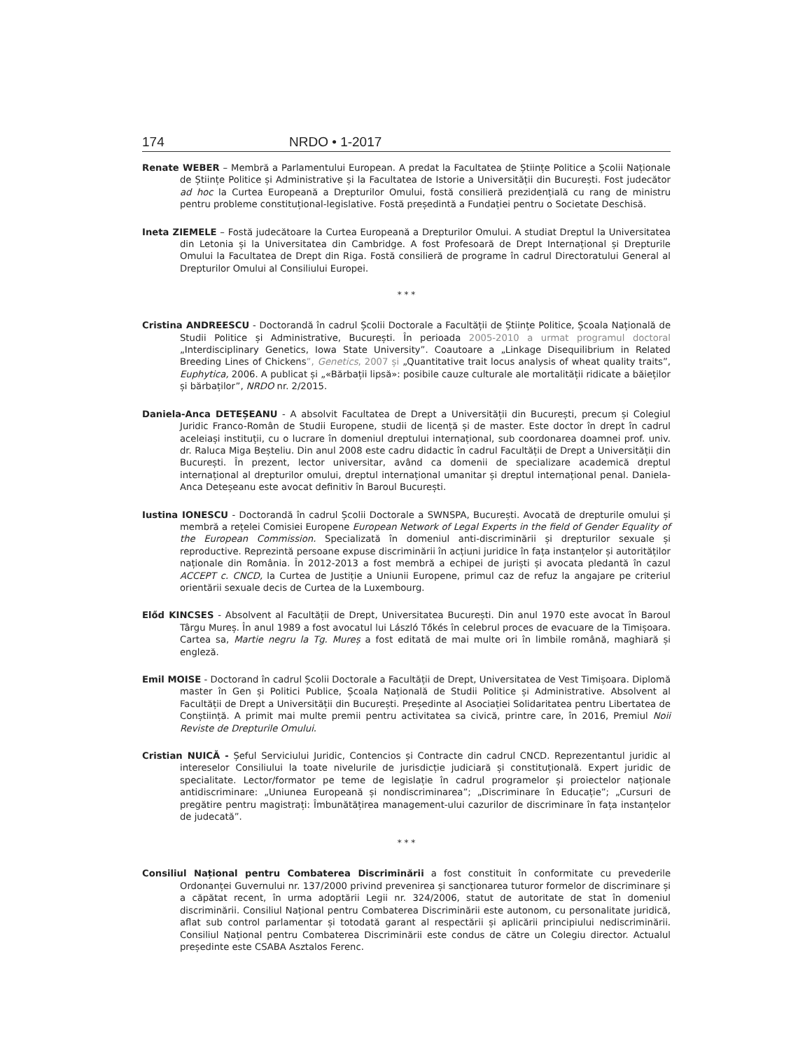174 NRDO • 1-2017
Renate WEBER – Membră a Parlamentului European. A predat la Facultatea de Științe Politice a Școlii Naționale de Științe Politice și Administrative și la Facultatea de Istorie a Universității din București. Fost judecător ad hoc la Curtea Europeană a Drepturilor Omului, fostă consilieră prezidențială cu rang de ministru pentru probleme constituțional-legislative. Fostă președintă a Fundației pentru o Societate Deschisă.
Ineta ZIEMELE – Fostă judecătoare la Curtea Europeană a Drepturilor Omului. A studiat Dreptul la Universitatea din Letonia și la Universitatea din Cambridge. A fost Profesoară de Drept Internațional și Drepturile Omului la Facultatea de Drept din Riga. Fostă consilieră de programe în cadrul Directoratului General al Drepturilor Omului al Consiliului Europei.
* * *
Cristina ANDREESCU - Doctorandă în cadrul Școlii Doctorale a Facultății de Științe Politice, Școala Națională de Studii Politice și Administrative, București. În perioada 2005-2010 a urmat programul doctoral „Interdisciplinary Genetics, Iowa State University”. Coautoare a „Linkage Disequilibrium in Related Breeding Lines of Chickens”, Genetics, 2007 și „Quantitative trait locus analysis of wheat quality traits”, Euphytica, 2006. A publicat și „«Bărbații lipsă»: posibile cauze culturale ale mortalității ridicate a băieților și bărbaților”, NRDO nr. 2/2015.
Daniela-Anca DETEȘEANU - A absolvit Facultatea de Drept a Universității din București, precum și Colegiul Juridic Franco-Român de Studii Europene, studii de licență și de master. Este doctor în drept în cadrul aceleiași instituții, cu o lucrare în domeniul dreptului internațional, sub coordonarea doamnei prof. univ. dr. Raluca Miga Beșteliu. Din anul 2008 este cadru didactic în cadrul Facultății de Drept a Universității din București. În prezent, lector universitar, având ca domenii de specializare academică dreptul internațional al drepturilor omului, dreptul internațional umanitar și dreptul internațional penal. Daniela-Anca Deteșeanu este avocat definitiv în Baroul București.
Iustina IONESCU - Doctorandă în cadrul Școlii Doctorale a SWNSPA, București. Avocată de drepturile omului și membră a rețelei Comisiei Europene European Network of Legal Experts in the field of Gender Equality of the European Commission. Specializată în domeniul anti-discriminării și drepturilor sexuale și reproductive. Reprezintă persoane expuse discriminării în acțiuni juridice în fața instanțelor și autorităților naționale din România. În 2012-2013 a fost membră a echipei de juriști și avocata pledantă în cazul ACCEPT c. CNCD, la Curtea de Justiție a Uniunii Europene, primul caz de refuz la angajare pe criteriul orientării sexuale decis de Curtea de la Luxembourg.
Előd KINCSES - Absolvent al Facultății de Drept, Universitatea București. Din anul 1970 este avocat în Baroul Târgu Mureș. În anul 1989 a fost avocatul lui László Tőkés în celebrul proces de evacuare de la Timișoara. Cartea sa, Martie negru la Tg. Mureș a fost editată de mai multe ori în limbile română, maghiară și engleză.
Emil MOISE - Doctorand în cadrul Școlii Doctorale a Facultății de Drept, Universitatea de Vest Timișoara. Diplomă master în Gen și Politici Publice, Școala Națională de Studii Politice și Administrative. Absolvent al Facultății de Drept a Universității din București. Președinte al Asociației Solidaritatea pentru Libertatea de Conștiință. A primit mai multe premii pentru activitatea sa civică, printre care, în 2016, Premiul Noii Reviste de Drepturile Omului.
Cristian NUICĂ - Șeful Serviciului Juridic, Contencios și Contracte din cadrul CNCD. Reprezentantul juridic al intereselor Consiliului la toate nivelurile de jurisdicție judiciară și constituțională. Expert juridic de specialitate. Lector/formator pe teme de legislație în cadrul programelor și proiectelor naționale antidiscriminare: „Uniunea Europeană și nondiscriminarea”; „Discriminare în Educație”; „Cursuri de pregătire pentru magistrați: Îmbunătățirea management-ului cazurilor de discriminare în fața instanțelor de judecată”.
* * *
Consiliul Național pentru Combaterea Discriminării a fost constituit în conformitate cu prevederile Ordonanței Guvernului nr. 137/2000 privind prevenirea și sancționarea tuturor formelor de discriminare și a căpătat recent, în urma adoptării Legii nr. 324/2006, statut de autoritate de stat în domeniul discriminării. Consiliul Național pentru Combaterea Discriminării este autonom, cu personalitate juridică, aflat sub control parlamentar și totodată garant al respectării și aplicării principiului nediscriminării. Consiliul Național pentru Combaterea Discriminării este condus de către un Colegiu director. Actualul președinte este CSABA Asztalos Ferenc.